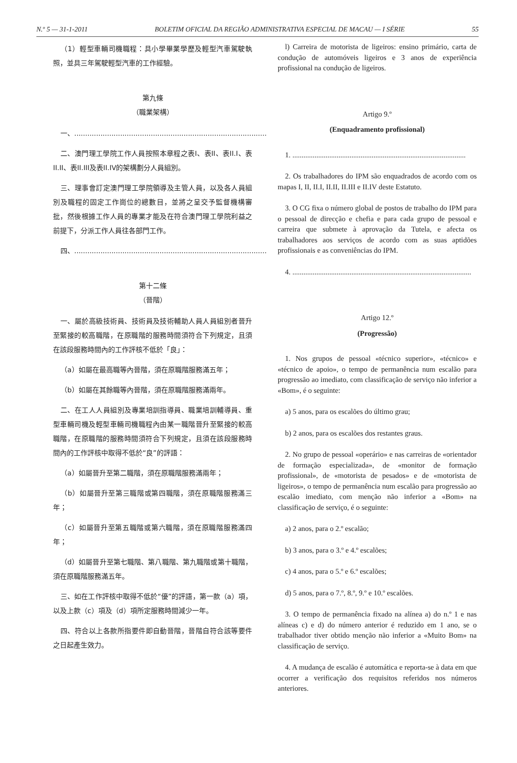N.º 5 — 31-1-2011 BOLETIM OFICIAL DA REGIÃO ADMINISTRATIVA ESPECIAL DE MACAU — I SÉRIE 55
（1）輕型車輛司機職程：具小學畢業學歷及輕型汽車駕駛執照，並具三年駕駛輕型汽車的工作經驗。
第九條
（職業架構）
一、........................................................................................
二、澳門理工學院工作人員按照本章程之表I、表II、表II.I、表II.II、表II.III及表II.IV的架構劃分人員組別。
三、理事會訂定澳門理工學院領導及主管人員，以及各人員組別及職程的固定工作崗位的總數目，並將之呈交予監督機構審批，然後根據工作人員的專業才能及在符合澳門理工學院利益之前提下，分派工作人員往各部門工作。
四、........................................................................................
第十二條
（晉階）
一、屬於高級技術員、技術員及技術輔助人員人員組別者晉升至緊接的較高職階，在原職階的服務時間須符合下列規定，且須在該段服務時間內的工作評核不低於「良」：
（a）如屬在最高職等內晉階，須在原職階服務滿五年；
（b）如屬在其餘職等內晉階，須在原職階服務滿兩年。
二、在工人人員組別及專業培訓指導員、職業培訓輔導員、重型車輛司機及輕型車輛司機職程內由某一職階晉升至緊接的較高職階，在原職階的服務時間須符合下列規定，且須在該段服務時間內的工作評核中取得不低於“良”的評語：
（a）如屬晉升至第二職階，須在原職階服務滿兩年；
（b）如屬晉升至第三職階或第四職階，須在原職階服務滿三年；
（c）如屬晉升至第五職階或第六職階，須在原職階服務滿四年；
（d）如屬晉升至第七職階、第八職階、第九職階或第十職階，須在原職階服務滿五年。
三、如在工作評核中取得不低於“優”的評語，第一款（a）項，以及上款（c）項及（d）項所定服務時間減少一年。
四、符合以上各款所指要件即自動晉階，晉階自符合該等要件之日起產生效力。
l) Carreira de motorista de ligeiros: ensino primário, carta de condução de automóveis ligeiros e 3 anos de experiência profissional na condução de ligeiros.
Artigo 9.º
(Enquadramento profissional)
1. ..............................................................................................
2. Os trabalhadores do IPM são enquadrados de acordo com os mapas I, II, II.I, II.II, II.III e II.IV deste Estatuto.
3. O CG fixa o número global de postos de trabalho do IPM para o pessoal de direcção e chefia e para cada grupo de pessoal e carreira que submete à aprovação da Tutela, e afecta os trabalhadores aos serviços de acordo com as suas aptidões profissionais e as conveniências do IPM.
4. .................................................................................................
Artigo 12.º
(Progressão)
1. Nos grupos de pessoal «técnico superior», «técnico» e «técnico de apoio», o tempo de permanência num escalão para progressão ao imediato, com classificação de serviço não inferior a «Bom», é o seguinte:
a) 5 anos, para os escalões do último grau;
b) 2 anos, para os escalões dos restantes graus.
2. No grupo de pessoal «operário» e nas carreiras de «orientador de formação especializada», de «monitor de formação profissional», de «motorista de pesados» e de «motorista de ligeiros», o tempo de permanência num escalão para progressão ao escalão imediato, com menção não inferior a «Bom» na classificação de serviço, é o seguinte:
a) 2 anos, para o 2.º escalão;
b) 3 anos, para o 3.º e 4.º escalões;
c) 4 anos, para o 5.º e 6.º escalões;
d) 5 anos, para o 7.º, 8.º, 9.º e 10.º escalões.
3. O tempo de permanência fixado na alínea a) do n.º 1 e nas alíneas c) e d) do número anterior é reduzido em 1 ano, se o trabalhador tiver obtido menção não inferior a «Muito Bom» na classificação de serviço.
4. A mudança de escalão é automática e reporta-se à data em que ocorrer a verificação dos requisitos referidos nos números anteriores.